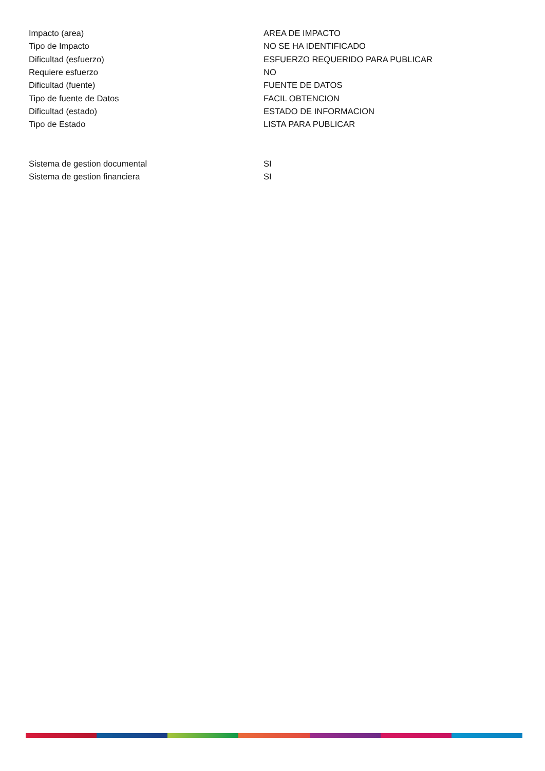| Impacto (area) | AREA DE IMPACTO |
| Tipo de Impacto | NO SE HA IDENTIFICADO |
| Dificultad (esfuerzo) | ESFUERZO REQUERIDO PARA PUBLICAR |
| Requiere esfuerzo | NO |
| Dificultad (fuente) | FUENTE DE DATOS |
| Tipo de fuente de Datos | FACIL OBTENCION |
| Dificultad (estado) | ESTADO DE INFORMACION |
| Tipo de Estado | LISTA PARA PUBLICAR |
| Sistema de gestion documental | SI |
| Sistema de gestion financiera | SI |